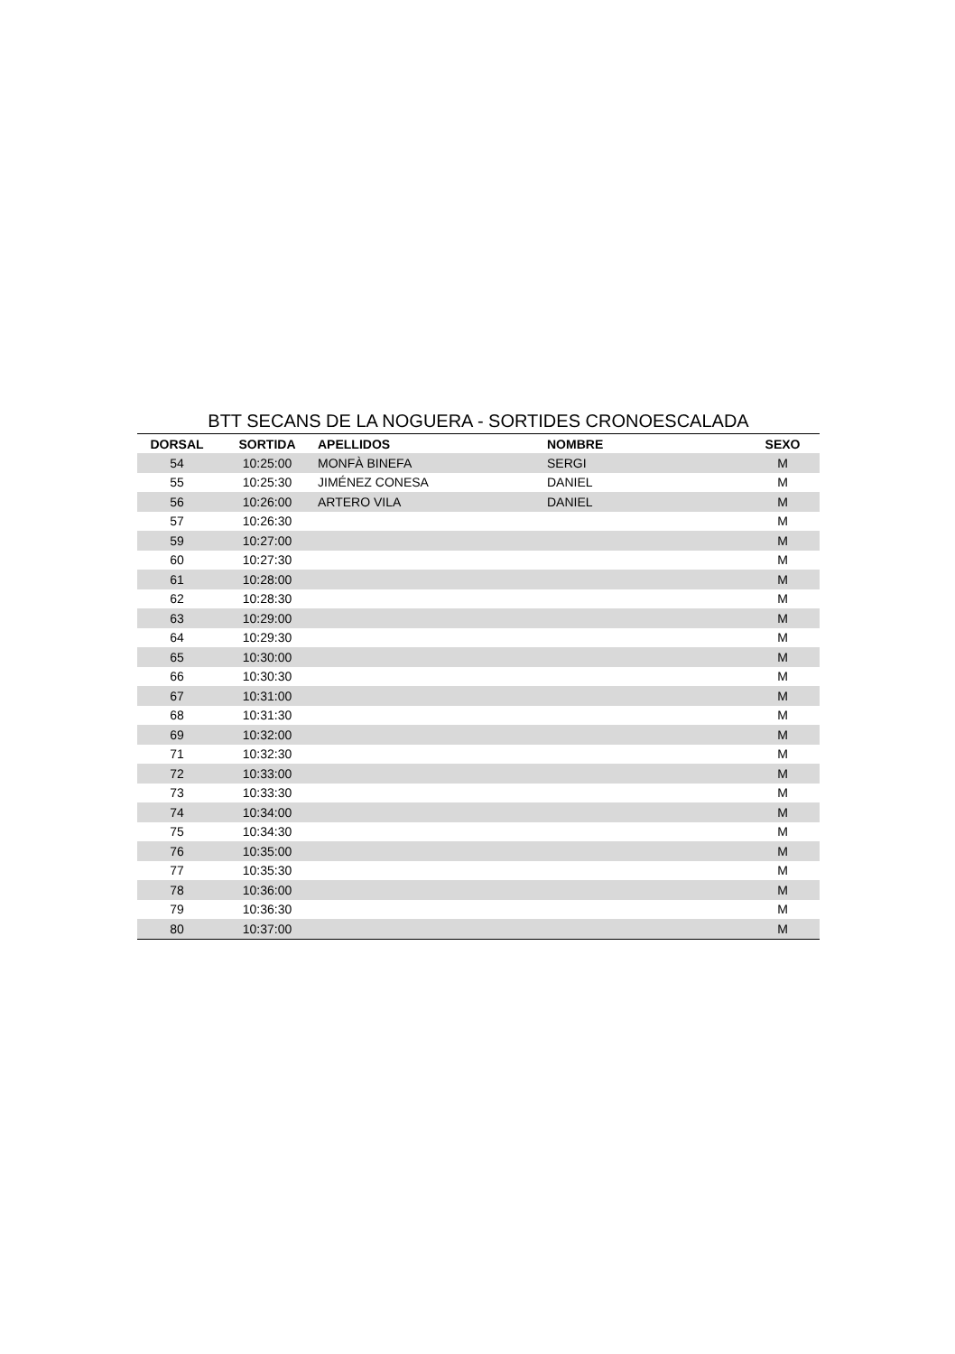BTT SECANS DE LA NOGUERA - SORTIDES CRONOESCALADA
| DORSAL | SORTIDA | APELLIDOS | NOMBRE | SEXO |
| --- | --- | --- | --- | --- |
| 54 | 10:25:00 | MONFÀ BINEFA | SERGI | M |
| 55 | 10:25:30 | JIMÉNEZ CONESA | DANIEL | M |
| 56 | 10:26:00 | ARTERO VILA | DANIEL | M |
| 57 | 10:26:30 | | | M |
| 59 | 10:27:00 | | | M |
| 60 | 10:27:30 | | | M |
| 61 | 10:28:00 | | | M |
| 62 | 10:28:30 | | | M |
| 63 | 10:29:00 | | | M |
| 64 | 10:29:30 | | | M |
| 65 | 10:30:00 | | | M |
| 66 | 10:30:30 | | | M |
| 67 | 10:31:00 | | | M |
| 68 | 10:31:30 | | | M |
| 69 | 10:32:00 | | | M |
| 71 | 10:32:30 | | | M |
| 72 | 10:33:00 | | | M |
| 73 | 10:33:30 | | | M |
| 74 | 10:34:00 | | | M |
| 75 | 10:34:30 | | | M |
| 76 | 10:35:00 | | | M |
| 77 | 10:35:30 | | | M |
| 78 | 10:36:00 | | | M |
| 79 | 10:36:30 | | | M |
| 80 | 10:37:00 | | | M |